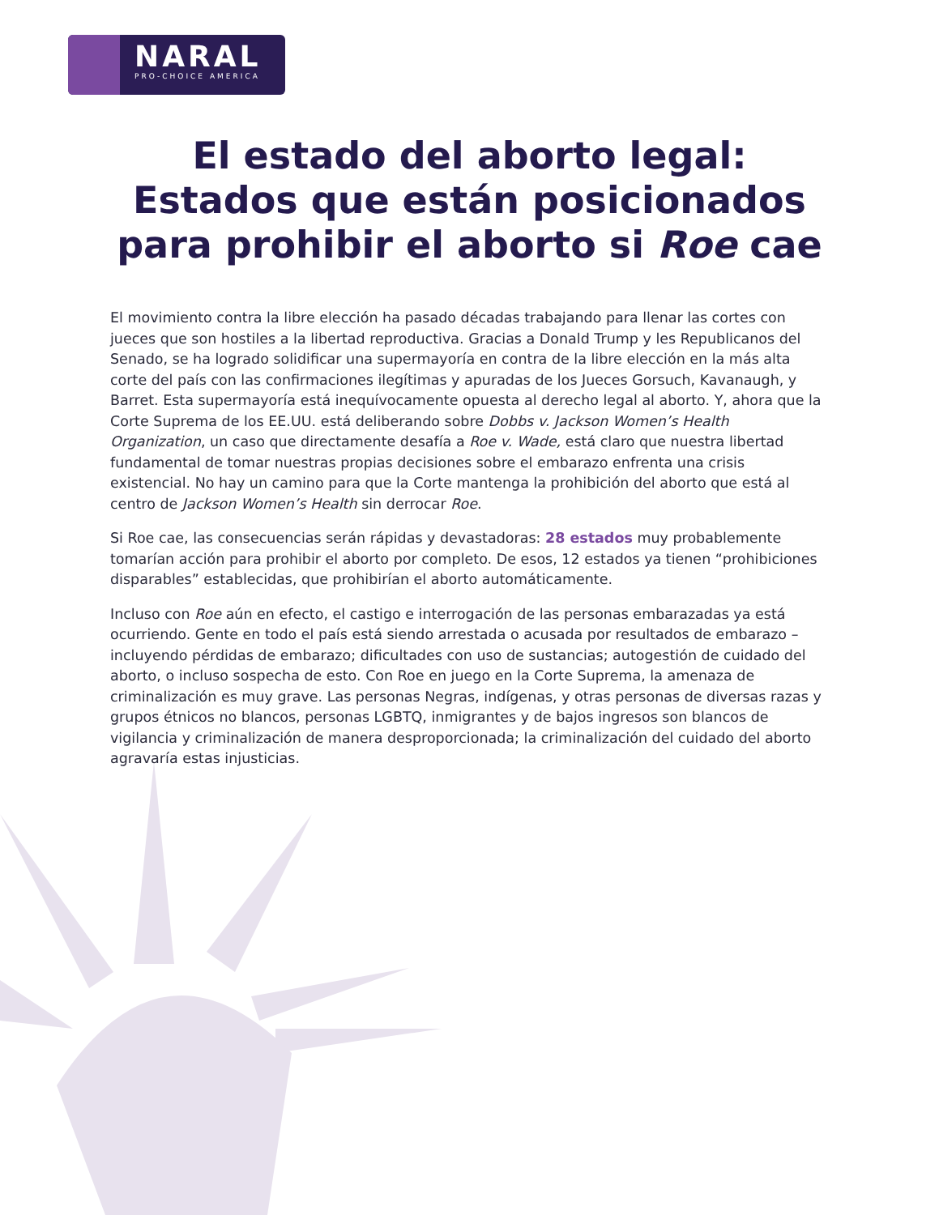NARAL
PRO-CHOICE AMERICA
El estado del aborto legal:
Estados que están posicionados
para prohibir el aborto si Roe cae
El movimiento contra la libre elección ha pasado décadas trabajando para llenar las cortes con jueces que son hostiles a la libertad reproductiva. Gracias a Donald Trump y les Republicanos del Senado, se ha logrado solidificar una supermayoría en contra de la libre elección en la más alta corte del país con las confirmaciones ilegítimas y apuradas de los Jueces Gorsuch, Kavanaugh, y Barret. Esta supermayoría está inequívocamente opuesta al derecho legal al aborto. Y, ahora que la Corte Suprema de los EE.UU. está deliberando sobre Dobbs v. Jackson Women’s Health Organization, un caso que directamente desafía a Roe v. Wade, está claro que nuestra libertad fundamental de tomar nuestras propias decisiones sobre el embarazo enfrenta una crisis existencial. No hay un camino para que la Corte mantenga la prohibición del aborto que está al centro de Jackson Women’s Health sin derrocar Roe.
Si Roe cae, las consecuencias serán rápidas y devastadoras: 28 estados muy probablemente tomarían acción para prohibir el aborto por completo. De esos, 12 estados ya tienen “prohibiciones disparables” establecidas, que prohibirían el aborto automáticamente.
Incluso con Roe aún en efecto, el castigo e interrogación de las personas embarazadas ya está ocurriendo. Gente en todo el país está siendo arrestada o acusada por resultados de embarazo – incluyendo pérdidas de embarazo; dificultades con uso de sustancias; autogestión de cuidado del aborto, o incluso sospecha de esto. Con Roe en juego en la Corte Suprema, la amenaza de criminalización es muy grave. Las personas Negras, indígenas, y otras personas de diversas razas y grupos étnicos no blancos, personas LGBTQ, inmigrantes y de bajos ingresos son blancos de vigilancia y criminalización de manera desproporcionada; la criminalización del cuidado del aborto agravaría estas injusticias.